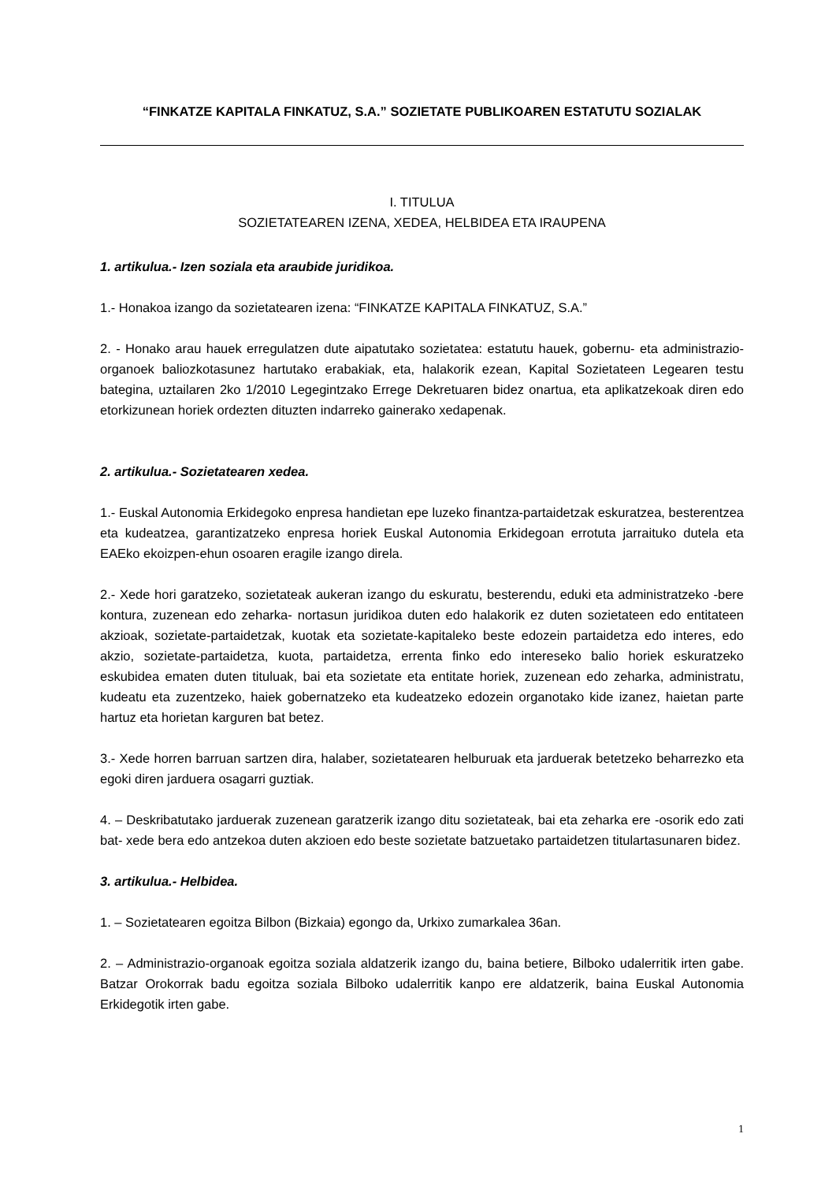“FINKATZE KAPITALA FINKATUZ, S.A.” SOZIETATE PUBLIKOAREN ESTATUTU SOZIALAK
I. TITULUA
SOZIETATEAREN IZENA, XEDEA, HELBIDEA ETA IRAUPENA
1. artikulua.- Izen soziala eta araubide juridikoa.
1.- Honakoa izango da sozietatearen izena: “FINKATZE KAPITALA FINKATUZ, S.A.”
2. - Honako arau hauek erregulatzen dute aipatutako sozietatea: estatutu hauek, gobernu- eta administrazio-organoek baliozkotasunez hartutako erabakiak, eta, halakorik ezean, Kapital Sozietateen Legearen testu bategina, uztailaren 2ko 1/2010 Legegintzako Errege Dekretuaren bidez onartua, eta aplikatzekoak diren edo etorkizunean horiek ordezten dituzten indarreko gainerako xedapenak.
2. artikulua.- Sozietatearen xedea.
1.- Euskal Autonomia Erkidegoko enpresa handietan epe luzeko finantza-partaidetzak eskuratzea, besterentzea eta kudeatzea, garantizatzeko enpresa horiek Euskal Autonomia Erkidegoan errotuta jarraituko dutela eta EAEko ekoizpen-ehun osoaren eragile izango direla.
2.- Xede hori garatzeko, sozietateak aukeran izango du eskuratu, besterendu, eduki eta administratzeko -bere kontura, zuzenean edo zeharka- nortasun juridikoa duten edo halakorik ez duten sozietateen edo entitateen akzioak, sozietate-partaidetzak, kuotak eta sozietate-kapitaleko beste edozein partaidetza edo interes, edo akzio, sozietate-partaidetza, kuota, partaidetza, errenta finko edo intereseko balio horiek eskuratzeko eskubidea ematen duten tituluak, bai eta sozietate eta entitate horiek, zuzenean edo zeharka, administratu, kudeatu eta zuzentzeko, haiek gobernatzeko eta kudeatzeko edozein organotako kide izanez, haietan parte hartuz eta horietan karguren bat betez.
3.- Xede horren barruan sartzen dira, halaber, sozietatearen helburuak eta jarduerak betetzeko beharrezko eta egoki diren jarduera osagarri guztiak.
4. – Deskribatutako jarduerak zuzenean garatzerik izango ditu sozietateak, bai eta zeharka ere -osorik edo zati bat- xede bera edo antzekoa duten akzioen edo beste sozietate batzuetako partaidetzen titulartasunaren bidez.
3. artikulua.- Helbidea.
1. – Sozietatearen egoitza Bilbon (Bizkaia) egongo da, Urkixo zumarkalea 36an.
2. – Administrazio-organoak egoitza soziala aldatzerik izango du, baina betiere, Bilboko udalerritik irten gabe. Batzar Orokorrak badu egoitza soziala Bilboko udalerritik kanpo ere aldatzerik, baina Euskal Autonomia Erkidegotik irten gabe.
1